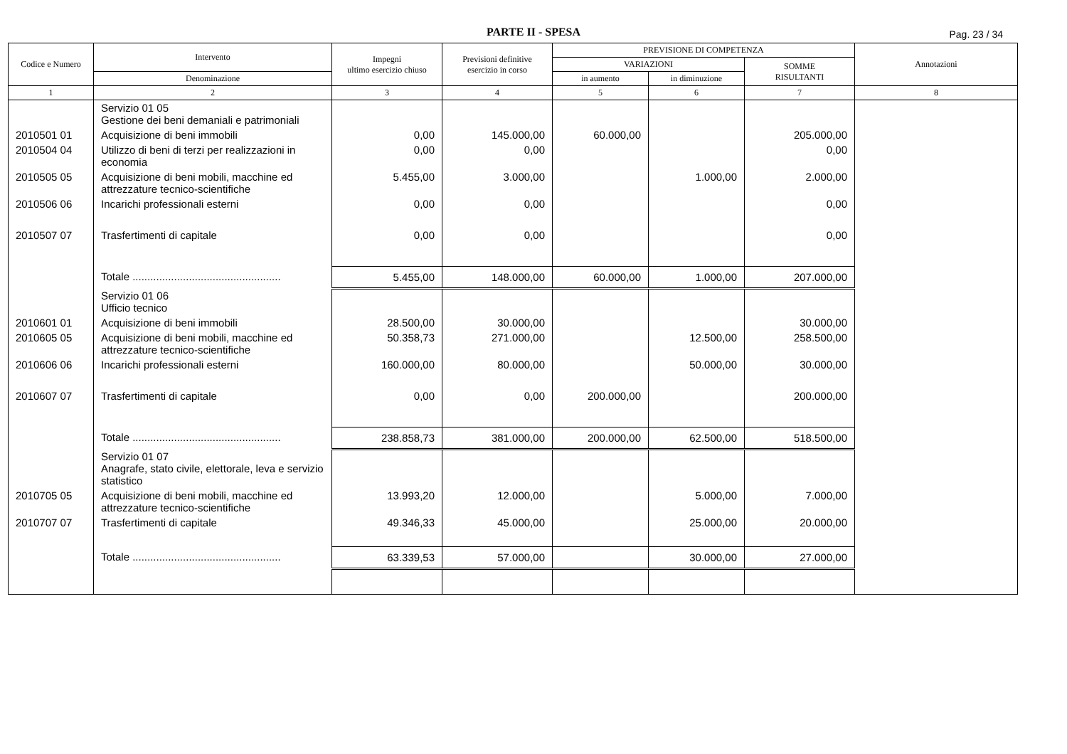PARTE II - SPESA
Pag. 23 / 34
| Codice e Numero | Intervento | Impegni ultimo esercizio chiuso | Previsioni definitive esercizio in corso | PREVISIONE DI COMPETENZA | | | Annotazioni |
| --- | --- | --- | --- | --- | --- | --- | --- |
| | | | | VARIAZIONI | | SOMME RISULTANTI | |
| | Denominazione | | | in aumento | in diminuzione | | |
| 1 | 2 | 3 | 4 | 5 | 6 | 7 | 8 |
| | Servizio 01 05 Gestione dei beni demaniali e patrimoniali | | | | | | |
| 2010501 01 | Acquisizione di beni immobili | 0,00 | 145.000,00 | 60.000,00 | | 205.000,00 | |
| 2010504 04 | Utilizzo di beni di terzi per realizzazioni in economia | 0,00 | 0,00 | | | 0,00 | |
| 2010505 05 | Acquisizione di beni mobili, macchine ed attrezzature tecnico-scientifiche | 5.455,00 | 3.000,00 | | 1.000,00 | 2.000,00 | |
| 2010506 06 | Incarichi professionali esterni | 0,00 | 0,00 | | | 0,00 | |
| 2010507 07 | Trasfertimenti di capitale | 0,00 | 0,00 | | | 0,00 | |
| | Totale .................................................. | 5.455,00 | 148.000,00 | 60.000,00 | 1.000,00 | 207.000,00 | |
| | Servizio 01 06 Ufficio tecnico | | | | | | |
| 2010601 01 | Acquisizione di beni immobili | 28.500,00 | 30.000,00 | | | 30.000,00 | |
| 2010605 05 | Acquisizione di beni mobili, macchine ed attrezzature tecnico-scientifiche | 50.358,73 | 271.000,00 | | 12.500,00 | 258.500,00 | |
| 2010606 06 | Incarichi professionali esterni | 160.000,00 | 80.000,00 | | 50.000,00 | 30.000,00 | |
| 2010607 07 | Trasfertimenti di capitale | 0,00 | 0,00 | 200.000,00 | | 200.000,00 | |
| | Totale .................................................. | 238.858,73 | 381.000,00 | 200.000,00 | 62.500,00 | 518.500,00 | |
| | Servizio 01 07 Anagrafe, stato civile, elettorale, leva e servizio statistico | | | | | | |
| 2010705 05 | Acquisizione di beni mobili, macchine ed attrezzature tecnico-scientifiche | 13.993,20 | 12.000,00 | | 5.000,00 | 7.000,00 | |
| 2010707 07 | Trasfertimenti di capitale | 49.346,33 | 45.000,00 | | 25.000,00 | 20.000,00 | |
| | Totale .................................................. | 63.339,53 | 57.000,00 | | 30.000,00 | 27.000,00 | |